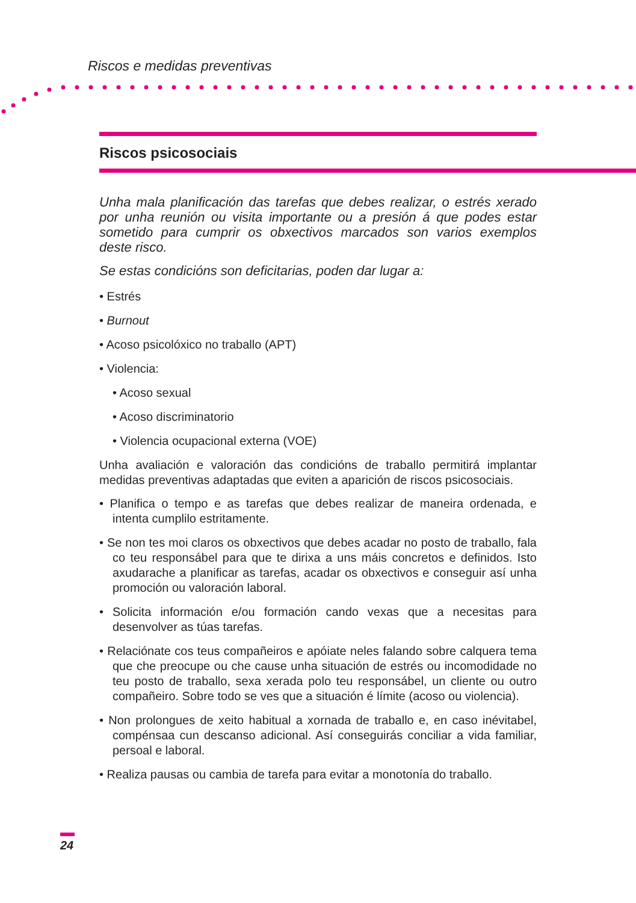Riscos e medidas preventivas
Riscos psicosociais
Unha mala planificación das tarefas que debes realizar, o estrés xerado por unha reunión ou visita importante ou a presión á que podes estar sometido para cumprir os obxectivos marcados son varios exemplos deste risco.
Se estas condicións son deficitarias, poden dar lugar a:
• Estrés
• Burnout
• Acoso psicolóxico no traballo (APT)
• Violencia:
• Acoso sexual
• Acoso discriminatorio
• Violencia ocupacional externa (VOE)
Unha avaliación e valoración das condicións de traballo permitirá implantar medidas preventivas adaptadas que eviten a aparición de riscos psicosociais.
• Planifica o tempo e as tarefas que debes realizar de maneira ordenada, e intenta cumplilo estritamente.
• Se non tes moi claros os obxectivos que debes acadar no posto de traballo, fala co teu responsábel para que te dirixa a uns máis concretos e definidos. Isto axudarache a planificar as tarefas, acadar os obxectivos e conseguir así unha promoción ou valoración laboral.
• Solicita información e/ou formación cando vexas que a necesitas para desenvolver as túas tarefas.
• Relaciónate cos teus compañeiros e apóiate neles falando sobre calquera tema que che preocupe ou che cause unha situación de estrés ou incomodidade no teu posto de traballo, sexa xerada polo teu responsábel, un cliente ou outro compañeiro. Sobre todo se ves que a situación é límite (acoso ou violencia).
• Non prolongues de xeito habitual a xornada de traballo e, en caso inévitabel, compénsaa cun descanso adicional. Así conseguirás conciliar a vida familiar, persoal e laboral.
• Realiza pausas ou cambia de tarefa para evitar a monotonía do traballo.
24